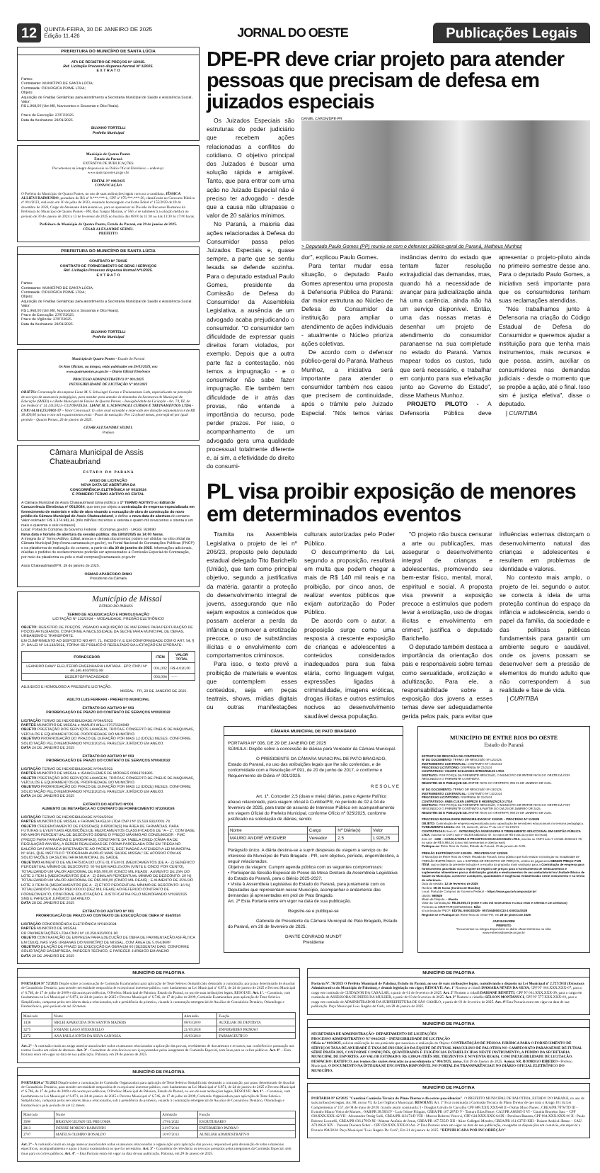12 QUINTA-FEIRA, 30 DE JANEIRO DE 2025
Edição 11.426
JORNAL DO OESTE
Publicações Legais
PREFEITURA DO MUNICÍPIO DE SANTA LÚCIA
ATA DE REGISTRO DE PREÇOS Nº 1/2025.
Ref. Licitação Processo dispensa Normal Nº 1/2025.
E X T R A T O
Partes:
Contratante: MUNICÍPIO DE SANTA LÚCIA;
Contratada: CIRURGICA PRIME LTDA;
Objeto:
Aquisição de Fraldas Geriátricas para atendimento a Secretária Municipal de Saúde e Assistência Social..
Valor:
R$ 1.968,00 (Um Mil, Novecentos e Sessenta e Oito Reais).
Prazo de Execução: 27/07/2025.
Data da Assinatura: 29/01/2025.
SILVANO TORTELLI
Prefeito Municipal
Município de Quatro Pontes
Estado do Paraná
EXTRATOS DE PUBLICAÇÕES
Documentos na íntegra disponíveis no Diário Oficial Eletrônico – endereço:
www.quatropontes.pr.gov.br
EDITAL Nº 008/2025
CONVOCAÇÃO
O Prefeito do Município de Quatro Pontes, no uso de suas atribuições legais convoca a candidata, JÉSSICA ALLIEVI RAIMUNDO, portadora do RG nº 9.***.***-1, CPF nº 076.***.***-30, classificada no Concurso Público nº 001/2023, realizado em 30 de julho de 2023, resultado homologado conforme Edital nº 155/2023 de 19 de dezembro de 2023, Cargo de Assistente Administrativo, para se apresentar na Divisão de Recursos Humanos da Prefeitura do Município de Quatro Pontes – PR, Rua Gaspar Martins, nº 560, e se submeter à avaliação médica no período de 30 de janeiro de 2024 a 13 de fevereiro de 2025 no horário das 08:00 às 11:30 ou das 13:30 às 17:00 horas.
Prefeitura do Município de Quatro Pontes, Estado do Paraná, em 29 de janeiro de 2025.
CÉSAR ALEXANDRE SEIDEL
PREFEITO
PREFEITURA DO MUNICÍPIO DE SANTA LÚCIA
CONTRATO Nº 7/2025
CONTRATO DE FORNECIMENTO DE BENS / SERVIÇOS
Ref. Licitação Processo dispensa Normal Nº1/2025.
E X T R A T O
Partes:
Contratante: MUNICÍPIO DE SANTA LÚCIA;
Contratada: CIRURGICA PRIME LTDA;
Objeto:
Aquisição de Fraldas Geriátricas para atendimento a Secretária Municipal de Saúde e Assistência Social.
Valor:
R$ 1.968,00 (Um Mil, Novecentos e Sessenta e Oito Reais).
Prazo de Execução: 27/07/2025.
Prazo de Vigência: 27/07/2025.
Data da Assinatura: 29/01/2025.
SILVANO TORTELLI
Prefeito Municipal
Município de Quatro Pontes - Estado do Paraná
Os Atos Oficiais, na íntegra, estão publicados em 29/01/2025, em:
www.quatropontes.pr.gov.br – Diário Oficial Eletrônico
PROCESSO ADMINISTRATIVO Nº 001/2025
INEXIGIBILIDADE DE LICITAÇÃO Nº 001/2025
OBJETO: Contratação da empresa Liane M. S. Schwingel Cursos e Treinamentos Ltda, especializada na prestação de serviços de assessoria pedagógica, para atender para atender às demandas da Secretaria de Municipal de Educação (SMED) e a Rede Municipal de Ensino de Quatro Pontes – Inexigibilidade de Licitação - Art. 74, III, da Lei Federal nº 14.133/2021– CONTRATADA: LIANE M. S. SCHWINGEL CURSOS E TREINAMENTOS LTDA - CNPJ 44.914.251/0001-57 – Valor Contratual: O valor total estimado e reservado por dotação orçamentária é de R$ 38.400,00 (trinta e oito mil e quatrocentos reais - Prazo de execução: Por 12 (doze) meses, prorrogável por igual período – Quatro Pontes, 29 de janeiro de 2025.
CESAR ALEXANDRE SEIDEL
Prefeito
Câmara Municipal de Assis Chateaubriand
E S T A D O D O P A R A N Á
AVISO DE LICITAÇÃO
NOVA DATA DE ABERTURA DA
CONCORRÊNCIA ELETRÔNICA Nº 001/2024
E PRIMEIRO TERMO ADITIVO AO EDITAL
A Câmara Municipal de Assis Chateaubriand torna público o 1º TERMO ADITIVO ao Edital de Concorrência Eletrônica nº 001/2024, que tem por objeto a contratação de empresa especializada em fornecimento de materiais e mão de obra visando a execução de obra de construção do novo prédio da Câmara Municipal de Assis Chateaubriand, e define a nova data de abertura do certame.
Valor estimado: R$ 3.374.981,46 (três milhões trezentos e setenta e quatro mil novecentos e oitenta e um reais e quarenta e seis centavos)
Local: Portal de Compras do Governo Federal - (Compras.gov.br) - UASG: 929890
Nova data e horário de abertura da sessão pública: dia 18/02/2025 às 14:00 horas.
A íntegra do 1º Termo Aditivo, Edital, anexos e demais documentos podem ser obtidos no sítio oficial da Câmara Municipal (http://www.camarassis.pr.gov.br), no Portal Nacional de Contratações Públicas (PNCP) e na plataforma de realização do certame, a partir do dia 30 de janeiro de 2025. Informações adicionais, dúvidas e pedidos de esclarecimentos poderão ser apresentados à Comissão Especial de Contratação, por meio da plataforma ou pelo e-mail compras@camarassis.pr.gov.br
Assis Chateaubriand/PR, 29 de janeiro de 2025.
OSMAR APARECIDO RINKI
Presidente da Câmara
Município de Missal
ESTADO DO PARANÁ
TERMO DE ADJUDICAÇÃO E HOMOLOGAÇÃO
LICITAÇÃO Nº 132/2024 – MODALIDADE: PREGÃO ELETRÔNICO
OBJETO: REGISTRO DE PREÇOS, VISANDO A AQUISIÇÃO DE MATERIAIS PARA PERFURAÇÃO DE POÇOS ARTESIANOS, CONFORME A NECESSIDADE DA SECRETARIA MUNICIPAL DE OBRAS, URBANISMO E TRANSPORTE.
EM CUMPRIMENTO AO DISPOSTO NO ART. 71, INCISO IV, E EM CONFORMIDADE COM O ART. 54, § 3º, DA LEI Nº 14.133/2021, TORNA-SE PÚBLICO O RESULTADO DA LICITAÇÃO EM EPÍGRAFE:
| FORNECEDOR | ITEM | VALOR TOTAL |
| --- | --- | --- |
| LEANDRO DAWY ELEUTÉRIO ENGENHARIA LIMITADA - EPP, CNPJ Nº 46.146.450/0001-98 | 001,002 | R$ 4.020,00 |
| DESERTO/FRACASSADO | 003,004 | ------ |
ADJUDICO E HOMOLOGO A PRESENTE LICITAÇÃO.
MISSAL - PR, 29 DE JANEIRO DE 2025.
ADILTO LUIS FERRARI - PREFEITO MUNICIPAL
EXTRATO DO ADITIVO Nº 003
PRORROGAÇÃO DE PRAZO DO CONTRATO DE SERVIÇOS Nº002/2022
LICITAÇÃO TERMO DE INEXIGIBILIDADE Nº044/2021
PARTES MUNICÍPIO DE MISSAL e AMAURI WILLI 67575536949
OBJETO PRESTAÇÃO DOS SERVIÇOS LAVAGEM, TROCA E CONSERTO DE PNEUS DE MÁQUINAS, VEÍCULOS E EQUIPAMENTOS DE PROPRIEDADE DO MUNICÍPIO.
OBJETIVO PRORROGAÇÃO DO PRAZO DE DURAÇÃO POR MAIS 12 (DOZE) MESES, CONFORME SOLICITAÇÃO PELO MEMORANDO Nº021/2025 E PARECER JURÍDICO EM ANEXO.
DATA 24 DE JANEIRO DE 2025
EXTRATO DO ADITIVO Nº 003
PRORROGAÇÃO DE PRAZO DO CONTRATO DE SERVIÇOS Nº004/2022
LICITAÇÃO TERMO DE INEXIGIBILIDADE Nº044/2021
PARTES MUNICÍPIO DE MISSAL e ISAIAS LEMES DE MORAES 00863781985
OBJETO PRESTAÇÃO DOS SERVIÇOS LAVAGEM, TROCA E CONSERTO DE PNEUS DE MÁQUINAS, VEÍCULOS E EQUIPAMENTOS DE PROPRIEDADE DO MUNICÍPIO.
OBJETIVO PRORROGAÇÃO DO PRAZO DE DURAÇÃO POR MAIS 12 (DOZE) MESES, CONFORME SOLICITAÇÃO PELO MEMORANDO Nº021/2025 E PARECER JURÍDICO EM ANEXO.
DATA 24 DE JANEIRO DE 2025
EXTRATO DO ADITIVO Nº001
AUMENTO DE METAFÍSICA AO CONTRATO DE FORNECIMENTO Nº229/2024
LICITAÇÃO TERMO DE INEXIGIBILIDADE Nº024/2024
PARTES MUNICÍPIO DE MISSAL e FARMACIA KELM LTDA CNPJ Nº 15.519.931/0001-78
OBJETO CREDENCIAMENTO DE PESSOA(S) JURÍDICA(S) NA ÁREA DE FARMÁCIAS, PARA FUTURAS E EVENTUAIS AQUISIÇÕES DE MEDICAMENTOS CLASSIFICADOS DE "A – Z", COM BASE NO MAIOR PERCENTUAL DE DESCONTO SOBRE O PREÇO MÁXIMO AO CONSUMIDOR - PMC (PREÇO PARA FARMÁCIAS E DROGARIAS), CONSTANTE DA TABELA CMED (CÂMA-RA DE REGULAÇÃO ANVISA), A SEREM REALIZADAS DE FORMA PARCELADA COM EN-TREGA NO BALCÃO DA FARMÁCIA DIRETAMENTE AO PACIENTE, DESTINADAS A ATENDER A LEI MUNICIPAL Nº 1616, QUE INSTITUI O "PROGRAMA AUXÍLIO MAIS SAÚDE MISSAL" DE ACORDO COM AS SOLICITAÇÕES DA SECRETARIA MUNICIPAL DE SAÚDE
OBJETIVO AUMENTO DE METAFÍSICA DO LOTE 01 ITEM 01 (MEDICAMENTOS (DE A - Z) GENÉRICO PERCENTUAL MÍNIMO DE DESCONTO: 50 %) EM MAIS 25,00% (VINTE E CINCO POR CENTO), TOTALIZANDO UM VALOR ADICIONAL DE R$5.000,00 (CINCO MIL REAIS) ; AUMENTO DE 25% DO LOTE 2 ITEM 1 (MEDICAMENTOS (DE A - Z) SIMILAR PERCENTUAL MÍNIMO DE DESCONTO: 20 %) TOTALIZANDO UM VALOR ADICIONAL DE R$5.000,00 (CINCO MIL REAIS) ; E AUMENTO DE 25% DO LOTE 3 ITEM 01 (MEDICAMENTOS (DE A - Z) ÉTICO PERCENTUAL MÍNIMO DE DESCONTO: 16 %) TOTALIZANDO O VALOR R$10.000,00 (DEZ MIL REAIS) AO REFERIDO CONTRATO DE FORNECIMENTO, CONFORME SOLICITAÇÃO E JUSTIFICATIVA PELO MEMORANDO Nº029/2025 SMS E PARECER JURÍDICO EM ANEXO.
DATA 28 DE JANEIRO DE 2025
EXTRATO DO ADITIVO Nº 001
PRORROGAÇÃO DE PRAZO AO CONTRATO DE EXECUÇÃO DE OBRA Nº 454/2024
LICITAÇÃO CONCORRÊNCIA ELETRÔNICA Nº010/2024
PARTES MUNICÍPIO DE MISSAL
RR PAVIMENTAÇÕES LTDA CNPJ Nº 10.258.925/0001-90
OBJETO CONTRATAÇÃO DE EMPRESA PARA EXECUÇÃO DE OBRA DE PAVIMENTAÇÃO ASFÁLTICA EM CBUQ, NAS VIAS URBANAS DO MUNICÍPIO DE MISSAL, COM ÁREA DE 5.054,86M²
OBJETIVO DILAÇÃO DE PRAZO DE EXECUÇÃO DA OBRA EM 60 (SESSENTA) DIAS, CONFORME SOLICITAÇÃO DA EMPRESA, PARECER TÉCNICO, E PARECER JURÍDICO EM ANEXO
DATA 29 DE JANEIRO DE 2025
DPE-PR deve criar projeto para atender pessoas que precisam de defesa em juizados especiais
Os Juizados Especiais são estruturas do poder judiciário que recebem ações relacionadas a conflitos do cotidiano. O objetivo principal dos Juizados é buscar uma solução rápida e amigável. Tanto, que para entrar com uma ação no Juizado Especial não é preciso ter advogado - desde que a causa não ultrapasse o valor de 20 salários mínimos.
No Paraná, a maioria das ações relacionadas à Defesa do Consumidor passa pelos Juizados Especiais e, quase sempre, a parte que se sentiu lesada se defende sozinha. Para o deputado estadual Paulo Gomes, presidente da Comissão de Defesa do Consumidor da Assembleia Legislativa, a ausência de um advogado acaba prejudicando o consumidor. "O consumidor tem dificuldade de expressar quais direitos foram violados, por exemplo. Depois que a outra parte faz a contestação, nós temos a impugnação - e o consumidor não sabe fazer impugnação. Ele também tem dificuldade de ir atrás das provas, não entende a importância do recurso, pode perder prazos. Por isso, o acompanhamento de um advogado gera uma qualidade processual totalmente diferente e, aí sim, a efetividade do direito do consumi-
DANIEL CARON/DPE-PR
> Deputado Paulo Gomes (PP) reuniu-se com o defensor público-geral do Paraná, Matheus Munhoz
dor", explicou Paulo Gomes.
Para tentar mudar essa situação, o deputado Paulo Gomes apresentou uma proposta à Defensoria Pública do Paraná: dar maior estrutura ao Núcleo de Defesa do Consumidor da instituição para ampliar o atendimento de ações individuais - atualmente o Núcleo prioriza ações coletivas.
De acordo com o defensor público-geral do Paraná, Matheus Munhoz, a iniciativa será importante para atender o consumidor também nos casos que precisem de continuidade, após o trâmite pelo Juizado Especial. "Nós temos várias instâncias dentro do estado que tentam fazer resolução extrajudicial das demandas, mas, quando há a necessidade de avançar para judicialização ainda há uma carência, ainda não há um serviço disponível. Então, uma das nossas metas é desenhar um projeto de atendimento do consumidor paranaense na sua completude no estado do Paraná. Vamos mapear todos os custos, tudo que será necessário, e trabalhar em conjunto para sua efetivação junto ao Governo do Estado", disse Matheus Munhoz.
PROJETO PILOTO - A Defensoria Pública deve apresentar o projeto-piloto ainda no primeiro semestre desse ano. Para o deputado Paulo Gomes, a iniciativa será importante para que os consumidores tenham suas reclamações atendidas.
"Nós trabalhamos junto à Defensoria na criação do Código Estadual de Defesa do Consumidor e queremos ajudar a instituição para que tenha mais instrumentos, mais recursos e que possa, assim, auxiliar os consumidores nas demandas judiciais - desde o momento que se propõe a ação, até o final. Isso sim é justiça efetiva", disse o deputado.
| CURITIBA
PL visa proibir exposição de menores em determinados eventos
Tramita na Assembleia Legislativa o projeto de lei nº 206/23, proposto pelo deputado estadual delegado Tito Barichello (União), que tem como principal objetivo, segundo a justificativa da matéria, garantir a proteção do desenvolvimento integral de jovens, assegurando que não sejam expostos a conteúdos que possam acelerar a perda da infância e promover a erotização precoce, o uso de substâncias ilícitas e o envolvimento com comportamentos criminosos.
Para isso, o texto prevê a proibição de materiais e eventos que contemplem esses conteúdos, seja em peças teatrais, shows, mídias digitais ou outras manifestações culturais autorizadas pelo Poder Público.
O descumprimento da Lei, segundo a proposição, resultará em multa que podem chegar a mais de R$ 140 mil reais e na proibição, por cinco anos, de realizar eventos públicos que exijam autorização do Poder Público.
De acordo com o autor, a proposição surge como uma resposta à crescente exposição de crianças e adolescentes a conteúdos considerados inadequados para sua faixa etária, como linguagem vulgar, expressões ligadas à criminalidade, imagens eróticas, drogas ilícitas e outros estímulos nocivos ao desenvolvimento saudável dessa população.
"O projeto não busca censurar a arte ou publicações, mas assegurar o desenvolvimento integral de crianças e adolescentes, promovendo seu bem-estar físico, mental, moral, espiritual e social. A proposta visa prevenir a exposição precoce a estímulos que podem levar à erotização, uso de drogas ilícitas e envolvimento em crimes", justifica o deputado Barichello.
O deputado também destaca a importância da orientação dos pais e responsáveis sobre temas como sexualidade, erotização e adultização. Para ele, a responsabilidade sobre a exposição dos jovens a esses temas deve ser adequadamente gerida pelos pais, para evitar que influências externas distorçam o desenvolvimento natural das crianças e adolescentes e resultem em problemas de identidade e valores.
No contexto mais amplo, o projeto de lei, segundo o autor, se conecta à ideia de uma proteção contínua do espaço da infância e adolescência, sendo o papel da família, da sociedade e das políticas públicas fundamentais para garantir um ambiente seguro e saudável, onde os jovens possam se desenvolver sem a pressão de elementos do mundo adulto que não correspondem à sua realidade e fase de vida.
| CURITIBA
CÂMARA MUNICIPAL DE PATO BRAGADO
PORTARIA Nº 006, DE 29 DE JANEIRO DE 2025
SÚMULA: Dispõe sobre a concessão de diárias para Vereador da Câmara Municipal.
O PRESIDENTE DA CÂMARA MUNICIPAL DE PATO BRAGADO, Estado do Paraná, no uso das atribuições legais que lhe são conferidas, e de conformidade com a Resolução nº 091, de 20 de junho de 2017, e conforme o Requerimento de Diária nº 001/2025.
R E S O L V E
Art. 1º. Conceder 2,5 (duas e meia) diárias, para o Agente Político abaixo relacionado, para viagem oficial à Curitiba/PR, no período de 02 à 04 de fevereiro de 2025, para tratar de assunto de Interesse Público em acompanhamento em viagem Oficial do Prefeito Municipal, conforme Ofício nº 025/2025, conforme justificado na solicitação de diárias, sendo:
| Nome | Cargo | Nº Diária(s) | Valor |
| MAURO ANDRÉ WEIGMER | Vereador | 2.5 | 1.926,25 |
Parágrafo único. A diária destina-se a suprir despesas de viagem a serviço ou de interesse do Município de Pato Bragado - PR, com objetivo, período, origem/destino, a seguir relacionados:
Objetivo da viagem: Cumprir agenda pública com os seguintes compromissos:
• Participar da Sessão Especial de Posse da Mesa Diretora da Assembleia Legislativa do Estado do Paraná, para o Biênio 2025-2027;
• Visita à Assembleia Legislativa do Estado do Paraná, para juntamente com os Deputados que representam nosso Município, acompanhar o andamento das demandas já apresentadas em prol de Pato Bragado.
Art. 2º Esta Portaria entra em vigor na data de sua publicação.
Registre-se e publique-se
Gabinete do Presidente da Câmara Municipal de Pato Bragado, Estado do Paraná, em 29 de fevereiro de 2025.
DANTE CONRADO MUNDT
Presidente
MUNICÍPIO DE ENTRE RIOS DO OESTE
Estado do Paraná
EXTRATO DE RESCISÃO DE CONTRATOS
Nº DO DOCUMENTO: TERMO DE RESCISÃO Nº 02/2025
INSTRUMENTO CONTRATUAL: CONTRATO Nº 149/2024
PROCESSO LICITATÓRIO: DISPENSA Nº 22/2024
CONTRATADO: VIGORE SOLUCOES INTEGRADAS LTDA
DISTRATO: POR FORÇA DA PRESENTE RESCISÃO, O MUNICÍPIO DE ENTRE RIOS DO OESTE DÁ POR RESCINDIDO O PRESENTE CONTRATO.
REGISTRE-SE E PUBLIQUE-SE. ENTRE RIOS DO OESTE/PR, EM 29 DE JANEIRO DE 2025.
Nº DO DOCUMENTO: TERMO DE RESCISÃO Nº 03/2025
INSTRUMENTO CONTRATUAL: CONTRATO Nº 132/2024
PROCESSO LICITATÓRIO: DISPENSA Nº 20/2024
CONTRATADO: AMBI-CLEAN LIMPEZA E HIGIENIZAÇÃO LTDA
DISTRATO: POR FORÇA DA PRESENTE RESCISÃO, O MUNICÍPIO DE ENTRE RIOS DO OESTE DÁ POR RESCINDIDO O PRESENTE CONTRATO A PARTIR DO DIA 29 DE JANEIRO DE 2025.
REGISTRE-SE E PUBLIQUE-SE. ENTRE RIOS DO OESTE/PR, EM 29 DE JANEIRO DE 2025.
PROCESSO MODALIDADE INEXIGIBILIDADE Nº 03/2025 – PROCESSO Nº 13/2025
OBJETO: Contratação de empresa especializada para capacitação de servidores educacionais na semana pedagógica.
FUNDAMENTO LEGAL: Art. 74, inciso III, alínea "f" da Lei nº 14.133/21.
CONTRATADAS: Item 01 - INTEGRAÇÃO ASSESSORIA E TREINAMENTO EDUCCIONAL EM GESTÃO PÚBLICA LTDA, inscrita no CNPJ sob nº 46.339.580/0001-47, no valor de R$ 9.000,00 (nove mil reais)
Item 02 - GAE – CONSULTORIA E PROJETOS EDUCACIONAIS LTDA, inscrita no CNPJ sob nº 03.964.493/0001-78, no valor de R$ 5.980,00 (cinco mil novecentos e oitenta reais)
Publique-se: Entre Rios do Oeste, Estado do Paraná, 29 de janeiro de 2025.
PREGÃO ELETRÔNICO Nº 03/2025 - PROCESSO Nº 12/2025
O Município de Entre Rios do Oeste, Estado do Paraná, torna público que fará realizar na licitação na modalidade de PREGÃO ELETRÔNICO, sob o SISTEMA DE REGISTRO DE PREÇOS, critério de julgamento MENOR PREÇO POR ITEM, cujo o objeto da presente licitação é a escolha da proposta mais vantajosa para a Contratação de empresa para fornecimento parcelado sob o regime de registro de preços para o fornecimento de medicamentos e suplementos alimentares para a distribuição gratuita e medicamentos de uso ambulatorial na Unidade Básica de Saúde do Município, conforme condições, quantidades e exigências estabelecidas neste instrumento e no termo de referência.
Data da sessão: 12 de fevereiro de 2025
Horário: 08:30 horas (horário de Brasília)
Local: Portal de Compras do Governo Federal – https://www.gov.br/compras/pt-br/
UASG: 985529
Modo de Disputa – Aberto
Valor da Contratação: R$ 28.905,71 (vinte e oito mil novecentos e cinco reais e setenta e um centavos)
Preferência ME/EPP/EQUIPARADAS: NÃO
Id contratação PNCP: EDITAL 90003/2025 · 95719449000110-1-000014/2025
Registre-se e Publique-se. Entre Rios do Oeste-PR, em 29 de janeiro de 2025
JAIR BOKORNI
PREFEITO
*Documentos na íntegra disponíveis no diário oficial eletrônico no sítio:
www.entreriosdooeste.pr.gov.br
MUNICÍPIO DE PALOTINA
PORTARIA Nº 72/2025 Dispõe sobre a constituição de Comissão Examinadora para aplicação de Teste Seletivo Simplificado destinado a contratação, por prazo determinado de Auxiliar de Consultório Dentário, para atender necessidade temporária de excepcional interesse público, com fundamento na Lei Municipal nº 6.871, de 24 de janeiro de 2025 e Decreto Municipal nº 6.746, de 17 de julho de 2009 e dá outras providências, O Prefeito Municipal de Palotina, Estado do Paraná, no uso de suas atribuições legais, RESOLVE: Art. 1º. – Constituir, com fundamento na Lei Municipal nº 6.871, de 24 de janeiro de 2025 e Decreto Municipal nº 6.746, de 17 de julho de 2009, Comissão Examinadora para aplicação de Teste Seletivo Simplificado, composta pelos servidores abaixo relacionados, sob a presidência do primeiro, visando à contratação emergencial de Auxiliar de Consultório Dentário, Odontólogo e Farmacêutico, pelo período de até 12 meses.
| Matrícula | Nome | Admissão | Função |
| 1438 | SIRLEI APARECIDA DOS SANTOS MADERS | 08/03/2000 | AUXILIAR DE DENTISTA |
| 3275 | JOSIANE LAGO STEFANELLO | 21/05/2018 | ENFERMEIRO PADRAO |
| 2372 | ANA PAULA IONTA DA SILVA CANOSSA | 16/03/2010 | FARMACEUTICO |
Art. 2º - A comissão citada no artigo anterior atuará sobre todos os assuntos relacionados a aplicação das provas, recebimento de documentos e recursos, sua conferência e pontuação nos termos fixados em edital de abertura. Art. 3º - Considerar de relevância os serviços prestados pelos integrantes da Comissão Especial, sem ônus para os cofres públicos. Art. 4º. – Esta Portaria entra em vigor na data de sua publicação. Palotina, em 29 de janeiro de 2025.
MUNICÍPIO DE PALOTINA
PORTARIA nº 71/2025 Dispõe sobre a constituição de Comissão Organizadora para aplicação de Teste Seletivo Simplificado destinado a contratação, por prazo determinado de Auxiliar de Consultório Dentário, para atender necessidade temporária de excepcional interesse público, com fundamento na Lei Municipal nº 6.871, de 24 de janeiro de 2025 e Decreto Municipal nº 6.746, de 17 de julho de 2009 e dá outras providências, O Prefeito Municipal de Palotina, Estado do Paraná, no uso de suas atribuições legais, RESOLVE: Art. 1º. – Constituir, com fundamento na Lei Municipal nº 6.871, de 24 de janeiro de 2025 e Decreto Municipal nº 6.746, de 17 de julho de 2009, Comissão Organizadora para aplicação de Teste Seletivo Simplificado, composta pelos servidores abaixo relacionados, sob a presidência do primeiro, visando à contratação emergencial de Auxiliar de Consultório Dentário, Odontólogo e Farmacêutico pelo período de até 12 meses.
| Matrícula | Nome | Admissão | Função |
| 3590 | BRAYAN GILVAN GIL PRECOMA | 17/01/2022 | ESCRITURARIO |
| 2813 | DENISE MORENO RAIMUNDI | 21/07/2014 | ENFERMEIRO PADRAO |
| 2707 | MATEUS OLIMPIO BONALDO | 10/07/2013 | AUXILIAR ADMINISTRATIVO |
Art. 2º - A comissão citada no artigo anterior atuará sobre todos os assuntos relacionados a organização para aplicação das provas, responsável pela destinação de salas e materiais específicos, acompanhamento e apoio à banca examinadora no que for necessário. Art. 3º - Considerar de relevância os serviços prestados pelos integrantes da Comissão Especial, sem ônus para os cofres públicos. Art. 4º. – Esta Portaria entra em vigor na data de sua publicação. Palotina, em 29 de janeiro de 2025.
MUNICÍPIO DE PALOTINA
Portaria Nº. 76/2025 O Prefeito Municipal de Palotina, Estado do Paraná, no uso de suas atribuições legais, considerando o disposto na Lei Municipal nº 2.727/2011 (Estrutura Administrativa do Município de Palotina), e demais legislação em vigor; RESOLVE: Art. 1º Nomear a cidadã ISAMARA NEVES DA SILVA, CPF Nº 060.XXX.XXX-07, para o cargo em comissão de CUIDADOR DA CASA LAR, a partir de 01 de fevereiro de 2025. Art. 2º Nomear a cidadã DARIANE BENETTI, CPF Nº 061.XXX.XXX-39, para o cargo em comissão de ASSESSORA DE DEFES DA MULHER, a partir de 03 de fevereiro de 2025. Art. 3º Nomear o cidadão GELSON MONTANUCI, CPF Nº 577.XXX.XXX-00, para o cargo em comissão de ADMINISTRADOR DA SUBPREFEITURA DE SÃO CAMILO, a partir de 03 de fevereiro de 2025. Art. 4º Esta Portaria entra em vigor na data de sua publicação. Paço Municipal Luiz Ângelo de Carli, em 29 de janeiro de 2025.
MUNICÍPIO DE PALOTINA
SECRETARIA DE ADMINISTRAÇÃO- DEPARTAMENTO DE LICITAÇÕES
PROCESSO ADMINISTRATIVO N.º 004/2025 – INEXIGIBILIDADE DE LICITAÇÃO
Ofício n.º 010/2025, solicita ratificação do ato praticado que autorizou a realização do Objeto: CONTRATAÇÃO DE PESSOA JURÍDICA PARA O FORNECIMENTO DE SERVIÇOS TAXA DE ANUIDADE E TAXA DE INSCRIÇÃO DA EQUIPE DE FUTSAL MASCULINO DE PALOTINA NO CAMPEONATO PARANAENSE DE FUTSAL SÉRIE PRATA 2025, CONFORME CONDIÇÕES, QUANTIDADES E EXIGÊNCIAS ESTABELECIDAS NESTE INSTRUMENTO, A PEDIDO DA SECRETARIA MUNICIPAL DE ESPORTES. AO VALOR ESTIMADO: R$ 3.390,00 (TRÊS MIL TREZENTOS E NOVENTA REAIS). COM INEXIGIBILIDADE DE LICITAÇÃO. DESPACHO: RATIFICO, nos termos das razões elencadas no procedimento n.º 004/2025, anexo. Em 29 de Janeiro de 2025. Assina: SR. RODRIGO RIBEIRO - Prefeito Municipal, O DOCUMENTO NA ÍNTEGRA SE ENCONTRA DISPONÍVEL NO PORTAL DA TRANSPARÊNCIA E NO DIÁRIO OFICIAL ELETRÔNICO DO MUNICÍPIO.
MUNICÍPIO DE PALOTINA
PORTARIA Nº 62/2025 "Constitui Comissão Tecnica do Plano Diretor e dá outras providencias". O PREFEITO MUNICIPAL DE PALOTINA, ESTADO DO PARANÁ, no uso de suas atribuições legais, Art. 88, inciso VI, da Lei Orgânica Municipal. RESOLVE: Art. 1º Fica constituída a Comissão Tecnica do Plano Diretor de que trata o Artigo 101 da Lei Complementar nº 157, de 08 de maio de 2019, ficando assim constituída: I - Douglas Galvão de Carvalho CPF 689.XXX.XXX-68 II - Osmar Moro Nunes , CREA/PR 7876/TD III - Evandro Mauro Vieira de Moraes , OAB/PR 38.583 IV - Luis Odone Filippin, CREA/PR 107.297/D V - Tamara Elias Pastre, CAU/PR A68365-5 VI - Claudia Brunetto Sato – CPF 038.XXX.XXX-42 VII - Alexsandra Oenig Galli, CREA/PR 113171/D VIII - Marcos Roberto Vescovi, CPF 024.XXX.XXX-64 IX - Denilson Busatta, CPF 904.XXX.XXX-00 X - Paulo Roberto Locatelli, CREA/PR 036.179/D XI - Mateus Antônio de Jesus, CREA/PR 167.535/D XII - Aline Callegari Mendes, CREA/PR 161.637/D XIII - Daiane Andrioli Basso – CAU: A71196-9 XIV - Vanessa Dionara Scher – CPF 059.XXX.XXX-00 Art. 2º Esta Portaria entra em vigor na data de sua publicação, revogadas as disposições em contrário, em especial a Portaria 094/2024. Paço Municipal "Luiz Ângelo De Carli", Em 21 de janeiro de 2025. "REPUBLICADA POR INCORREÇÃO"